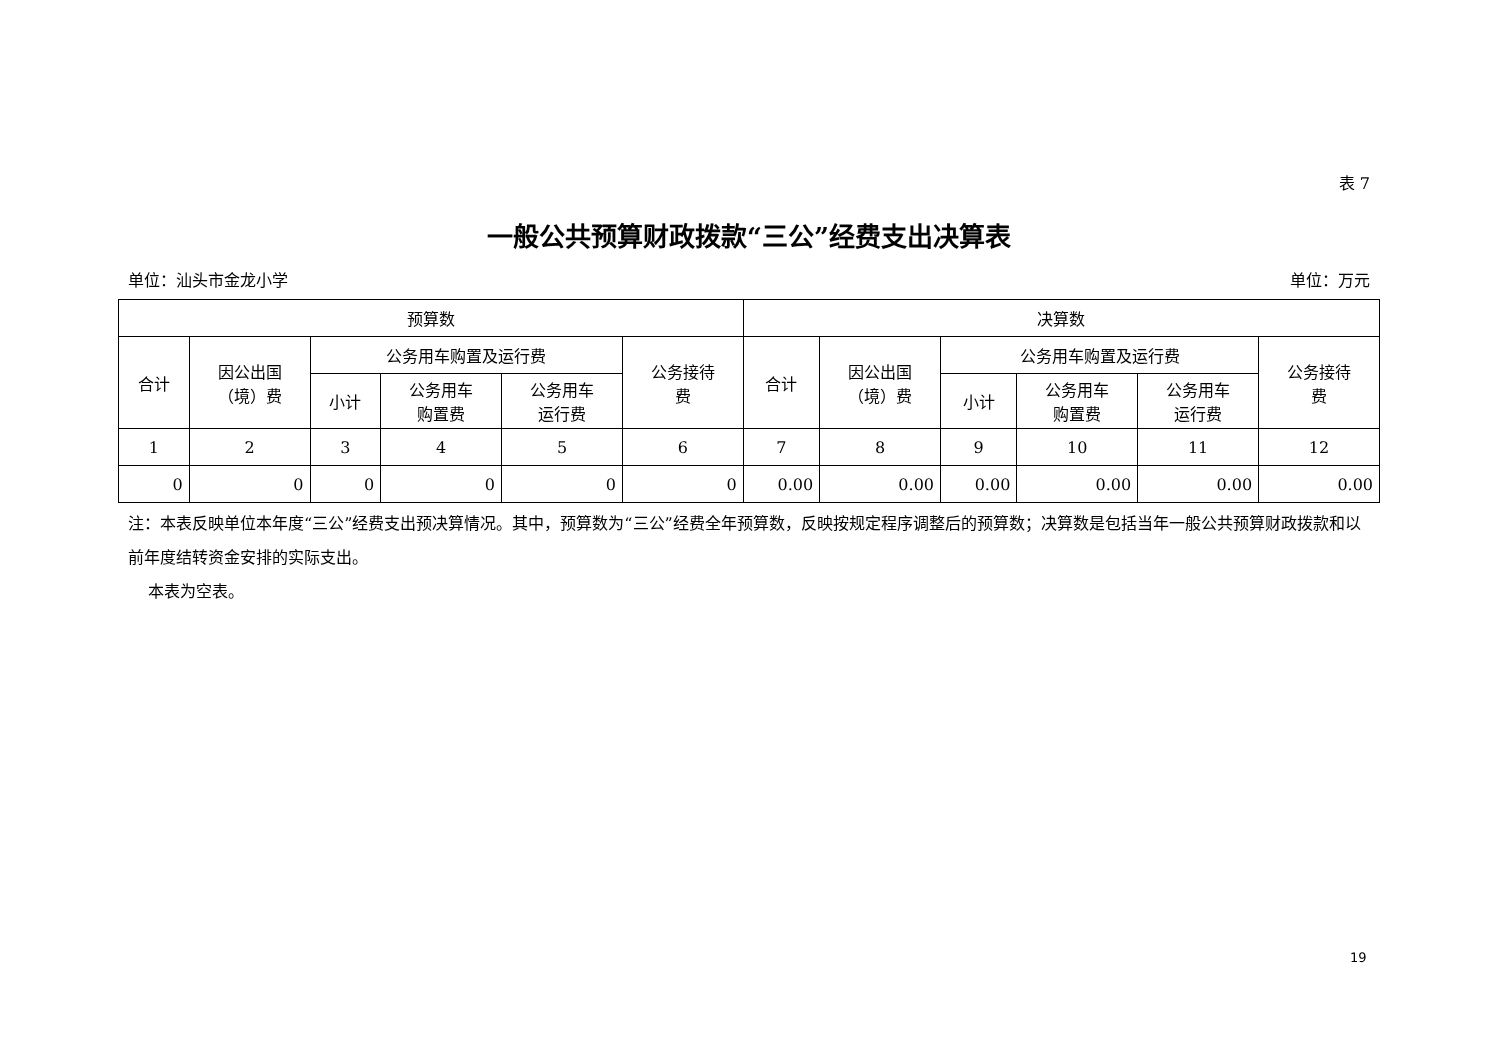表 7
一般公共预算财政拨款“三公”经费支出决算表
单位：汕头市金龙小学 单位：万元
| 预算数 | | | | | | 决算数 | | | | | |
| --- | --- | --- | --- | --- | --- | --- | --- | --- | --- | --- | --- |
| 合计 | 因公出国 （境）费 | 公务用车购置及运行费 | | | 公务接待 费 | 合计 | 因公出国 （境）费 | 公务用车购置及运行费 | | | 公务接待 费 |
| | | 小计 | 公务用车 购置费 | 公务用车 运行费 | | | | 小计 | 公务用车 购置费 | 公务用车 运行费 | |
| 1 | 2 | 3 | 4 | 5 | 6 | 7 | 8 | 9 | 10 | 11 | 12 |
| 0 | 0 | 0 | 0 | 0 | 0 | 0.00 | 0.00 | 0.00 | 0.00 | 0.00 | 0.00 |
注：本表反映单位本年度“三公”经费支出预决算情况。其中，预算数为“三公”经费全年预算数，反映按规定程序调整后的预算数；决算数是包括当年一般公共预算财政拨款和以前年度结转资金安排的实际支出。
本表为空表。
19